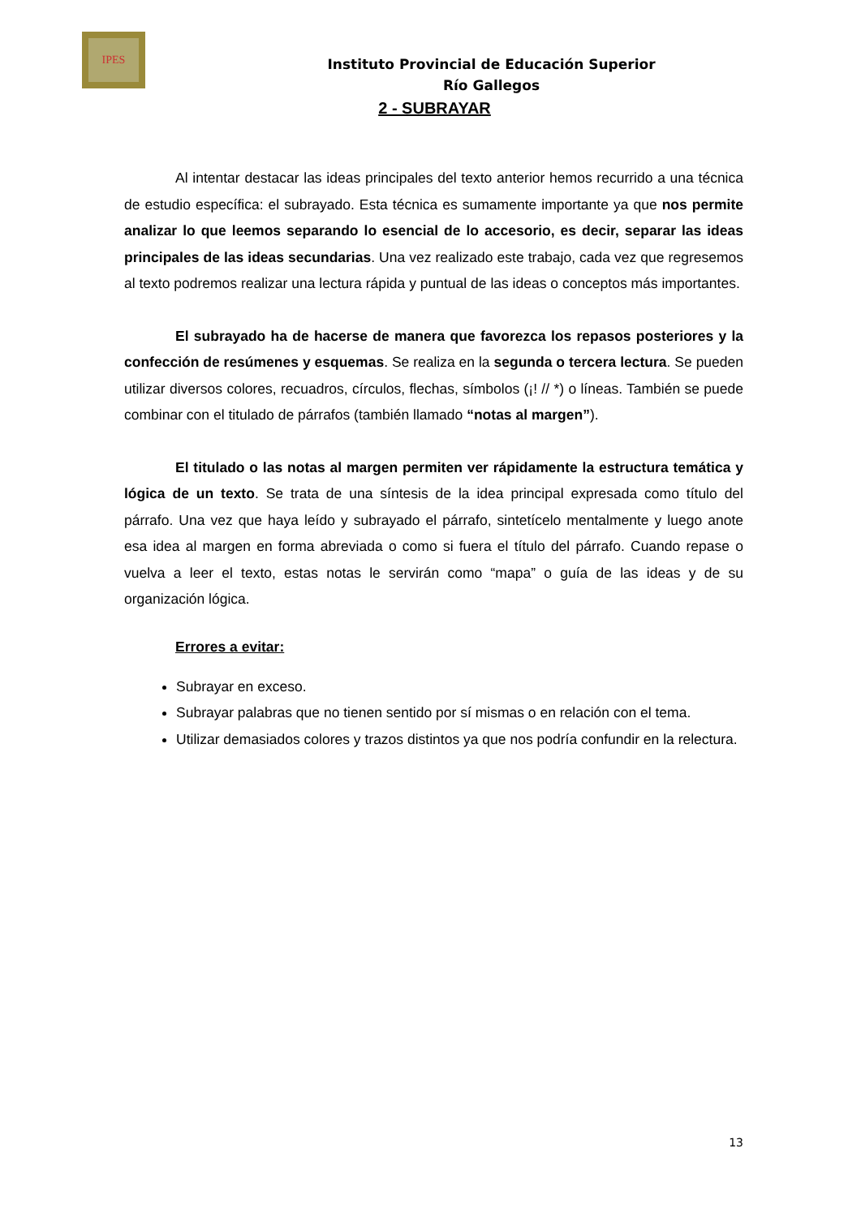IPES
Instituto Provincial de Educación Superior
Río Gallegos
2 - SUBRAYAR
Al intentar destacar las ideas principales del texto anterior hemos recurrido a una técnica de estudio específica: el subrayado. Esta técnica es sumamente importante ya que nos permite analizar lo que leemos separando lo esencial de lo accesorio, es decir, separar las ideas principales de las ideas secundarias. Una vez realizado este trabajo, cada vez que regresemos al texto podremos realizar una lectura rápida y puntual de las ideas o conceptos más importantes.
El subrayado ha de hacerse de manera que favorezca los repasos posteriores y la confección de resúmenes y esquemas. Se realiza en la segunda o tercera lectura. Se pueden utilizar diversos colores, recuadros, círculos, flechas, símbolos (¡! // *) o líneas. También se puede combinar con el titulado de párrafos (también llamado “notas al margen”).
El titulado o las notas al margen permiten ver rápidamente la estructura temática y lógica de un texto. Se trata de una síntesis de la idea principal expresada como título del párrafo. Una vez que haya leído y subrayado el párrafo, sintetícelo mentalmente y luego anote esa idea al margen en forma abreviada o como si fuera el título del párrafo. Cuando repase o vuelva a leer el texto, estas notas le servirán como “mapa” o guía de las ideas y de su organización lógica.
Errores a evitar:
Subrayar en exceso.
Subrayar palabras que no tienen sentido por sí mismas o en relación con el tema.
Utilizar demasiados colores y trazos distintos ya que nos podría confundir en la relectura.
13